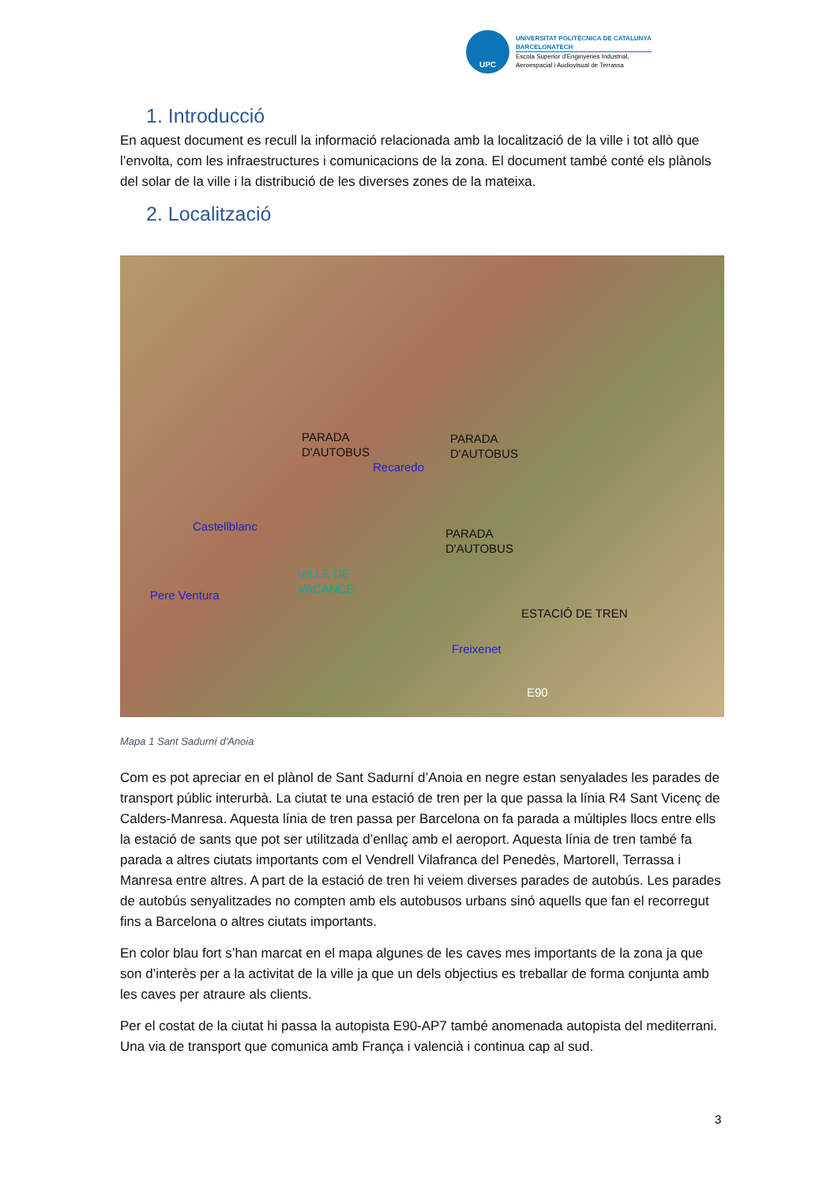UPC
UNIVERSITAT POLITÈCNICA DE CATALUNYA
BARCELONATECH
Escola Superior d'Enginyeries Industrial,
Aeroespacial i Audiovisual de Terrassa
1. Introducció
En aquest document es recull la informació relacionada amb la localització de la ville i tot allò que l’envolta, com les infraestructures i comunicacions de la zona. El document també conté els plànols del solar de la ville i la distribució de les diverses zones de la mateixa.
2. Localització
PARADA
D'AUTOBUS
Recaredo
PARADA
D'AUTOBUS
Castellblanc
PARADA
D'AUTOBUS
VILLE DE
VACANCE
Pere Ventura
ESTACIÓ DE TREN
Freixenet
E90
Mapa 1 Sant Sadurní d'Anoia
Com es pot apreciar en el plànol de Sant Sadurní d’Anoia en negre estan senyalades les parades de transport públic interurbà. La ciutat te una estació de tren per la que passa la línia R4 Sant Vicenç de Calders-Manresa. Aquesta línia de tren passa per Barcelona on fa parada a múltiples llocs entre ells la estació de sants que pot ser utilitzada d’enllaç amb el aeroport. Aquesta línia de tren també fa parada a altres ciutats importants com el Vendrell Vilafranca del Penedès, Martorell, Terrassa i Manresa entre altres. A part de la estació de tren hi veiem diverses parades de autobús. Les parades de autobús senyalitzades no compten amb els autobusos urbans sinó aquells que fan el recorregut fins a Barcelona o altres ciutats importants.
En color blau fort s’han marcat en el mapa algunes de les caves mes importants de la zona ja que son d’interès per a la activitat de la ville ja que un dels objectius es treballar de forma conjunta amb les caves per atraure als clients.
Per el costat de la ciutat hi passa la autopista E90-AP7 també anomenada autopista del mediterrani. Una via de transport que comunica amb França i valencià i continua cap al sud.
3